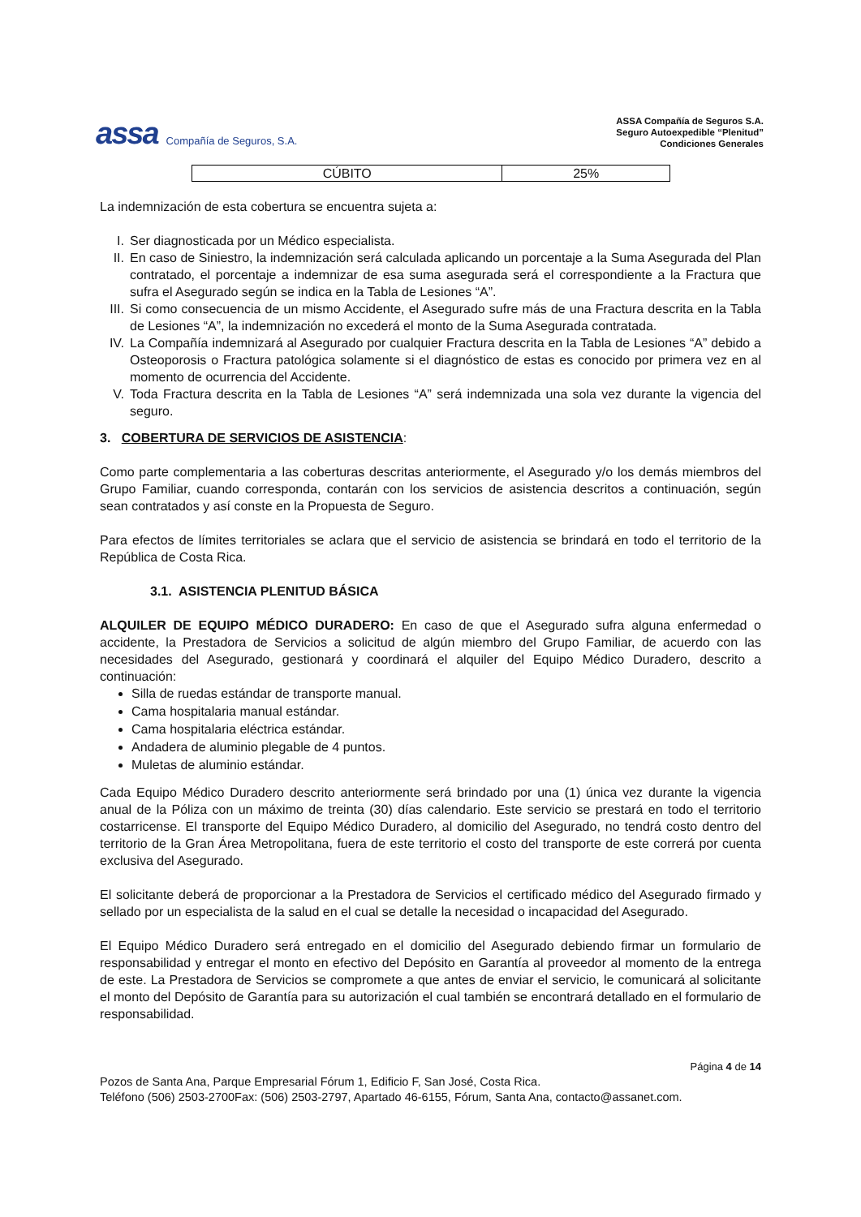assa Compañía de Seguros, S.A.
ASSA Compañía de Seguros S.A.
Seguro Autoexpedible “Plenitud”
Condiciones Generales
| CÚBITO | 25% |
La indemnización de esta cobertura se encuentra sujeta a:
I. Ser diagnosticada por un Médico especialista.
II. En caso de Siniestro, la indemnización será calculada aplicando un porcentaje a la Suma Asegurada del Plan contratado, el porcentaje a indemnizar de esa suma asegurada será el correspondiente a la Fractura que sufra el Asegurado según se indica en la Tabla de Lesiones “A”.
III. Si como consecuencia de un mismo Accidente, el Asegurado sufre más de una Fractura descrita en la Tabla de Lesiones “A”, la indemnización no excederá el monto de la Suma Asegurada contratada.
IV. La Compañía indemnizará al Asegurado por cualquier Fractura descrita en la Tabla de Lesiones “A” debido a Osteoporosis o Fractura patológica solamente si el diagnóstico de estas es conocido por primera vez en al momento de ocurrencia del Accidente.
V. Toda Fractura descrita en la Tabla de Lesiones “A” será indemnizada una sola vez durante la vigencia del seguro.
3. COBERTURA DE SERVICIOS DE ASISTENCIA:
Como parte complementaria a las coberturas descritas anteriormente, el Asegurado y/o los demás miembros del Grupo Familiar, cuando corresponda, contarán con los servicios de asistencia descritos a continuación, según sean contratados y así conste en la Propuesta de Seguro.
Para efectos de límites territoriales se aclara que el servicio de asistencia se brindará en todo el territorio de la República de Costa Rica.
3.1. ASISTENCIA PLENITUD BÁSICA
ALQUILER DE EQUIPO MÉDICO DURADERO: En caso de que el Asegurado sufra alguna enfermedad o accidente, la Prestadora de Servicios a solicitud de algún miembro del Grupo Familiar, de acuerdo con las necesidades del Asegurado, gestionará y coordinará el alquiler del Equipo Médico Duradero, descrito a continuación:
Silla de ruedas estándar de transporte manual.
Cama hospitalaria manual estándar.
Cama hospitalaria eléctrica estándar.
Andadera de aluminio plegable de 4 puntos.
Muletas de aluminio estándar.
Cada Equipo Médico Duradero descrito anteriormente será brindado por una (1) única vez durante la vigencia anual de la Póliza con un máximo de treinta (30) días calendario. Este servicio se prestará en todo el territorio costarricense. El transporte del Equipo Médico Duradero, al domicilio del Asegurado, no tendrá costo dentro del territorio de la Gran Área Metropolitana, fuera de este territorio el costo del transporte de este correrá por cuenta exclusiva del Asegurado.
El solicitante deberá de proporcionar a la Prestadora de Servicios el certificado médico del Asegurado firmado y sellado por un especialista de la salud en el cual se detalle la necesidad o incapacidad del Asegurado.
El Equipo Médico Duradero será entregado en el domicilio del Asegurado debiendo firmar un formulario de responsabilidad y entregar el monto en efectivo del Depósito en Garantía al proveedor al momento de la entrega de este. La Prestadora de Servicios se compromete a que antes de enviar el servicio, le comunicará al solicitante el monto del Depósito de Garantía para su autorización el cual también se encontrará detallado en el formulario de responsabilidad.
Página 4 de 14
Pozos de Santa Ana, Parque Empresarial Fórum 1, Edificio F, San José, Costa Rica.
Teléfono (506) 2503-2700Fax: (506) 2503-2797, Apartado 46-6155, Fórum, Santa Ana, contacto@assanet.com.